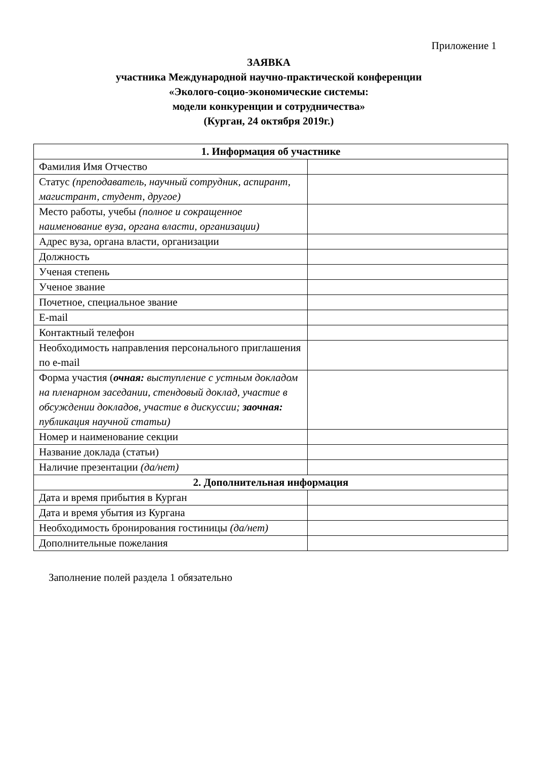Приложение 1
ЗАЯВКА
участника Международной научно-практической конференции
«Эколого-социо-экономические системы:
модели конкуренции и сотрудничества»
(Курган, 24 октября 2019г.)
| 1. Информация об участнике | |
| --- | --- |
| Фамилия Имя Отчество | |
| Статус (преподаватель, научный сотрудник, аспирант, магистрант, студент, другое) | |
| Место работы, учебы (полное и сокращенное наименование вуза, органа власти, организации) | |
| Адрес вуза, органа власти, организации | |
| Должность | |
| Ученая степень | |
| Ученое звание | |
| Почетное, специальное звание | |
| E-mail | |
| Контактный телефон | |
| Необходимость направления персонального приглашения по e-mail | |
| Форма участия ( очная: выступление с устным докладом на пленарном заседании, стендовый доклад, участие в обсуждении докладов, участие в дискуссии; заочная: публикация научной статьи) | |
| Номер и наименование секции | |
| Название доклада (статьи) | |
| Наличие презентации (да/нет) | |
| 2. Дополнительная информация | |
| Дата и время прибытия в Курган | |
| Дата и время убытия из Кургана | |
| Необходимость бронирования гостиницы (да/нет) | |
| Дополнительные пожелания | |
Заполнение полей раздела 1 обязательно